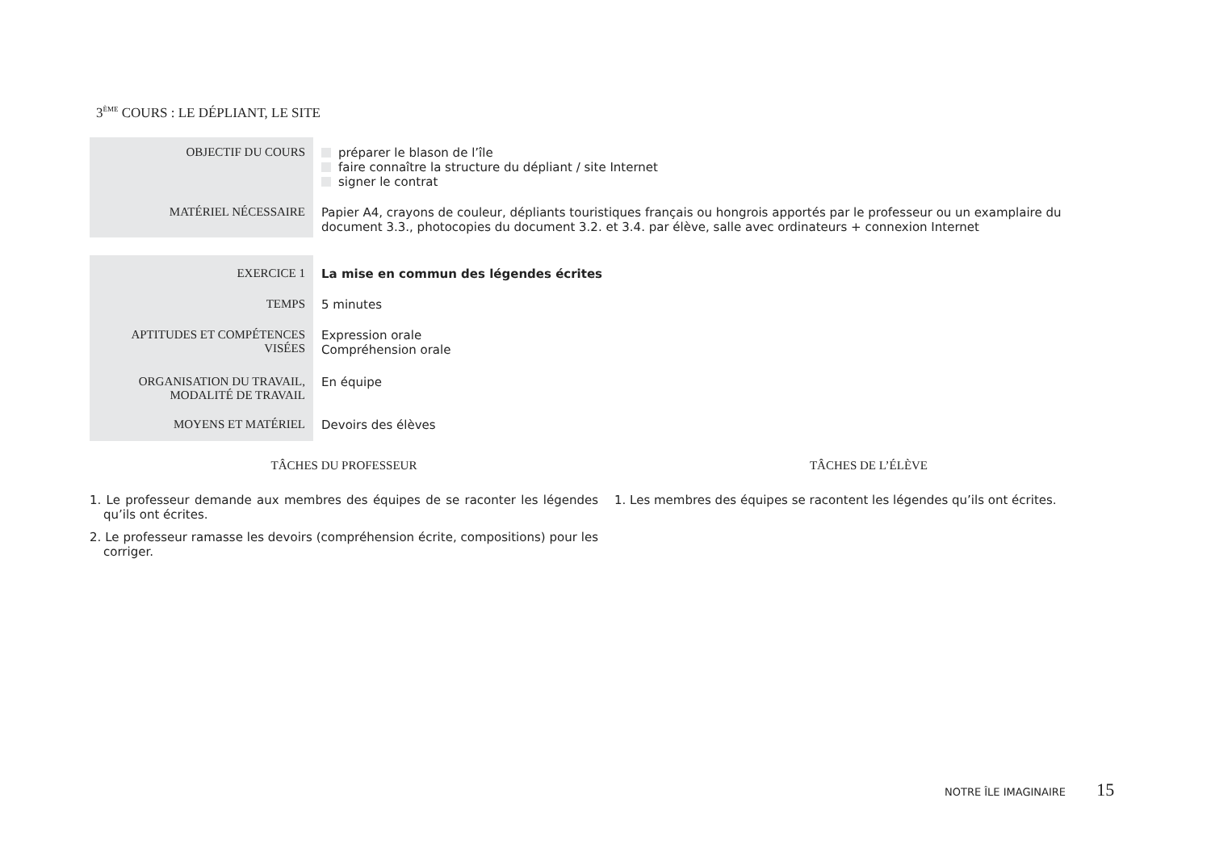3<sup>ÈME</sup> COURS : LE DÉPLIANT, LE SITE
| OBJECTIF DU COURS | préparer le blason de l’île faire connaître la structure du dépliant / site Internet signer le contrat |
| MATÉRIEL NÉCESSAIRE | Papier A4, crayons de couleur, dépliants touristiques français ou hongrois apportés par le professeur ou un examplaire du document 3.3., photocopies du document 3.2. et 3.4. par élève, salle avec ordinateurs + connexion Internet |
| EXERCICE 1 | La mise en commun des légendes écrites |
| TEMPS | 5 minutes |
| APTITUDES ET COMPÉTENCES VISÉES | Expression orale Compréhension orale |
| ORGANISATION DU TRAVAIL, MODALITÉ DE TRAVAIL | En équipe |
| MOYENS ET MATÉRIEL | Devoirs des élèves |
TÂCHES DU PROFESSEUR
1. Le professeur demande aux membres des équipes de se raconter les légendes qu’ils ont écrites.
2. Le professeur ramasse les devoirs (compréhension écrite, compositions) pour les corriger.
TÂCHES DE L’ÉLÈVE
1. Les membres des équipes se racontent les légendes qu’ils ont écrites.
NOTRE ÎLE IMAGINAIRE 15